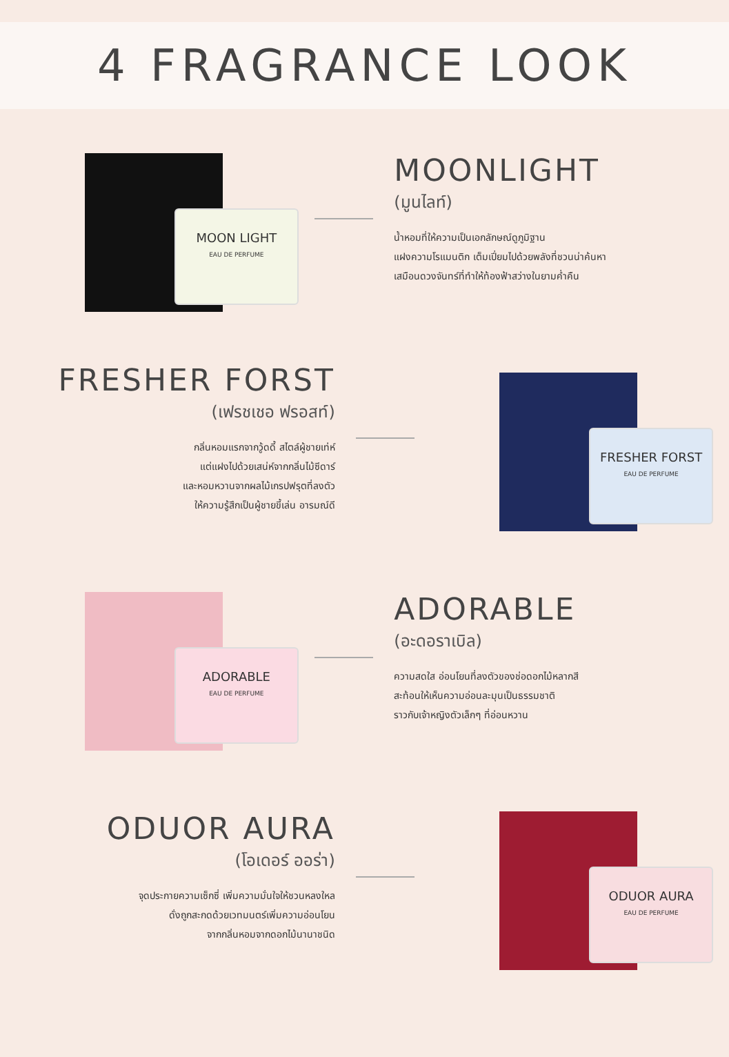4 FRAGRANCE LOOK
MOON LIGHT
EAU DE PERFUME
MOONLIGHT
(มูนไลท์)
น้ำหอมที่ให้ความเป็นเอกลักษณ์ดูภูมิฐาน
แฝงความโรแมนติก เต็มเปี่ยมไปด้วยพลังที่ชวนน่าค้นหา
เสมือนดวงจันทร์ที่ทำให้ท้องฟ้าสว่างในยามค่ำคืน
FRESHER FORST
(เฟรชเชอ ฟรอสท์)
กลิ่นหอมแรกจากวู้ดดี้ สไตล์ผู้ชายเท่ห์
แต่แฝงไปด้วยเสน่ห์จากกลิ่นไม้ซีดาร์
และหอมหวานจากผลไม้เกรปฟรุตที่ลงตัว
ให้ความรู้สึกเป็นผู้ชายขี้เล่น อารมณ์ดี
FRESHER FORST
EAU DE PERFUME
ADORABLE
EAU DE PERFUME
ADORABLE
(อะดอราเบิล)
ความสดใส อ่อนโยนที่ลงตัวของช่อดอกไม้หลากสี
สะท้อนให้เห็นความอ่อนละมุนเป็นธรรมชาติ
ราวกับเจ้าหญิงตัวเล็กๆ ที่อ่อนหวาน
ODUOR AURA
(โอเดอร์ ออร่า)
จุดประกายความเซ็กซี่ เพิ่มความมั่นใจให้ชวนหลงใหล
ดั่งถูกสะกดด้วยเวทมนตร์เพิ่มความอ่อนโยน
จากกลิ่นหอมจากดอกไม้นานาชนิด
ODUOR AURA
EAU DE PERFUME